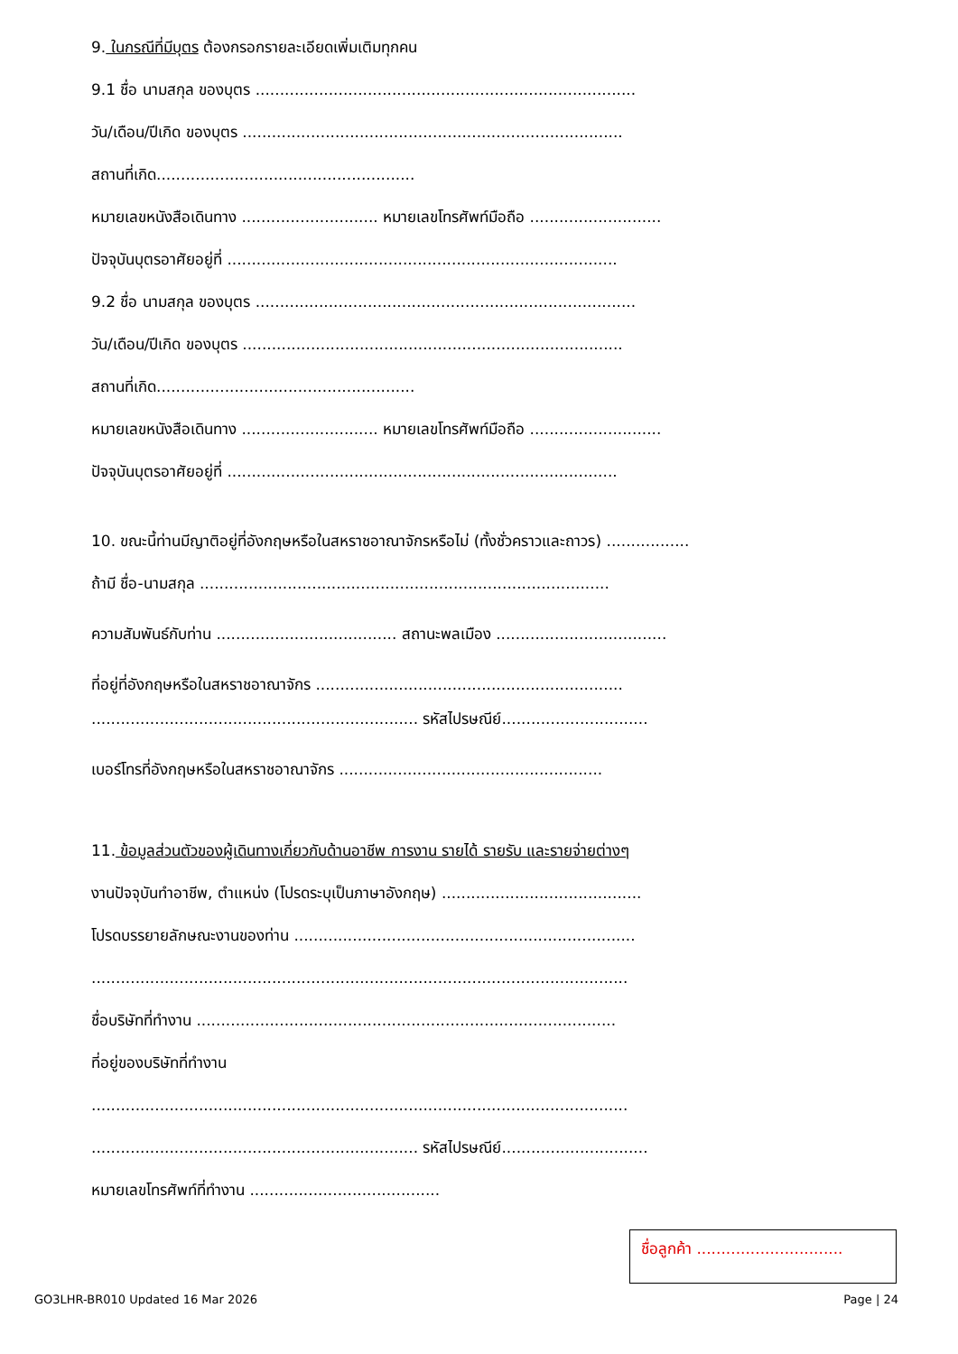9. ในกรณีที่มีบุตร ต้องกรอกรายละเอียดเพิ่มเติมทุกคน
9.1 ชื่อ นามสกุล ของบุตร ..............................................................................
วัน/เดือน/ปีเกิด ของบุตร ..............................................................................
สถานที่เกิด.....................................................
หมายเลขหนังสือเดินทาง ............................ หมายเลขโทรศัพท์มือถือ ...........................
ปัจจุบันบุตรอาศัยอยู่ที่ ................................................................................
9.2 ชื่อ นามสกุล ของบุตร ..............................................................................
วัน/เดือน/ปีเกิด ของบุตร ..............................................................................
สถานที่เกิด.....................................................
หมายเลขหนังสือเดินทาง ............................ หมายเลขโทรศัพท์มือถือ ...........................
ปัจจุบันบุตรอาศัยอยู่ที่ ................................................................................
10. ขณะนี้ท่านมีญาติอยู่ที่อังกฤษหรือในสหราชอาณาจักรหรือไม่ (ทั้งชั่วคราวและถาวร) .................
ถ้ามี ชื่อ-นามสกุล ....................................................................................
ความสัมพันธ์กับท่าน ..................................... สถานะพลเมือง ...................................
ที่อยู่ที่อังกฤษหรือในสหราชอาณาจักร ...............................................................
................................................................... รหัสไปรษณีย์..............................
เบอร์โทรที่อังกฤษหรือในสหราชอาณาจักร ......................................................
11. ข้อมูลส่วนตัวของผู้เดินทางเกี่ยวกับด้านอาชีพ การงาน รายได้ รายรับ และรายจ่ายต่างๆ
งานปัจจุบันทำอาชีพ, ตำแหน่ง (โปรดระบุเป็นภาษาอังกฤษ) .........................................
โปรดบรรยายลักษณะงานของท่าน ......................................................................
..............................................................................................................
ชื่อบริษัทที่ทำงาน ......................................................................................
ที่อยู่ของบริษัทที่ทำงาน
..............................................................................................................
................................................................... รหัสไปรษณีย์..............................
หมายเลขโทรศัพท์ที่ทำงาน .......................................
ชื่อลูกค้า ..............................
GO3LHR-BR010 Updated 16 Mar 2026
Page | 24